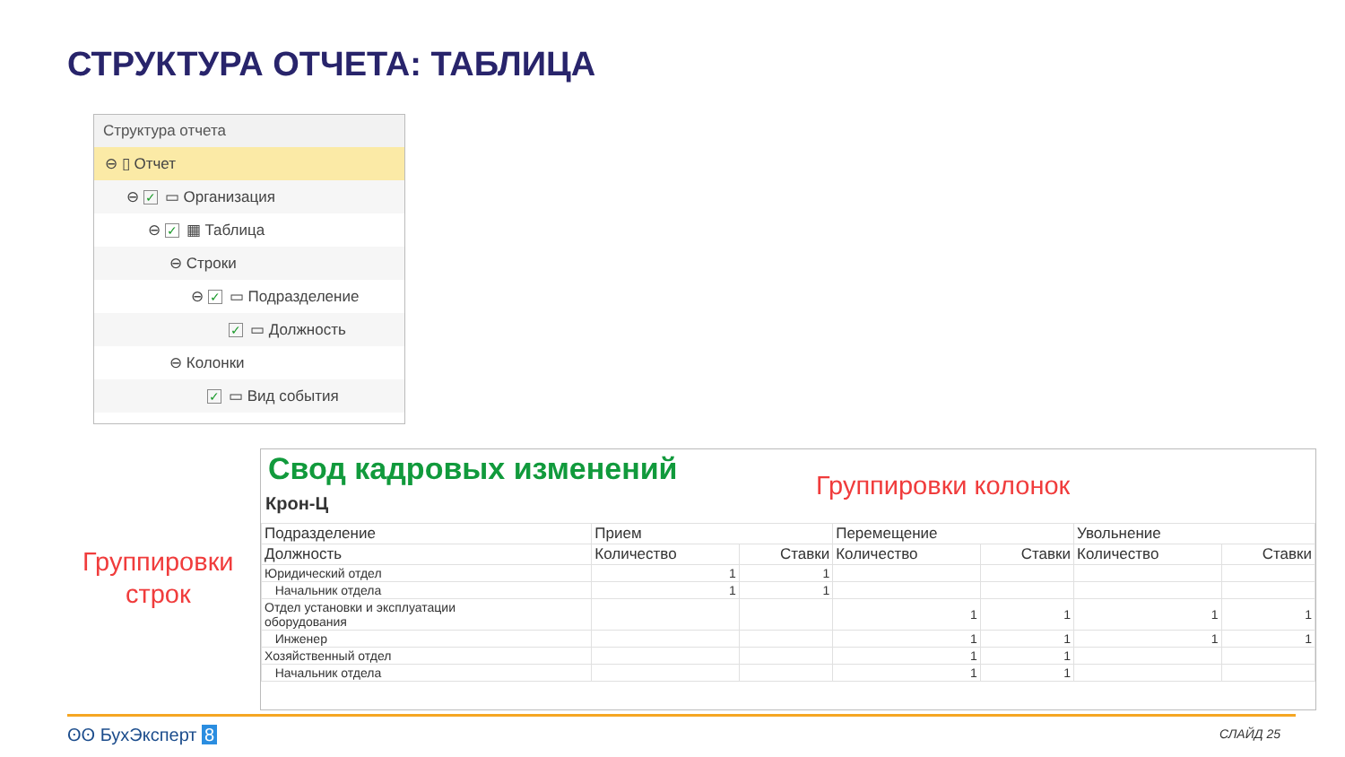СТРУКТУРА ОТЧЕТА: ТАБЛИЦА
Структура отчета
⊖ ▯ Отчет
⊖ ✓ ▭ Организация
⊖ ✓ ▦ Таблица
⊖ Строки
⊖ ✓ ▭ Подразделение
✓ ▭ Должность
⊖ Колонки
✓ ▭ Вид события
Группировки колонок
Группировки
строк
Свод кадровых изменений
Крон-Ц
| Подразделение | Прием | | Перемещение | | Увольнение | |
| --- | --- | --- | --- | --- | --- | --- |
| Должность | Количество | Ставки | Количество | Ставки | Количество | Ставки |
| Юридический отдел | 1 | 1 | | | | |
| Начальник отдела | 1 | 1 | | | | |
| Отдел установки и эксплуатации оборудования | | | 1 | 1 | 1 | 1 |
| Инженер | | | 1 | 1 | 1 | 1 |
| Хозяйственный отдел | | | 1 | 1 | | |
| Начальник отдела | | | 1 | 1 | | |
ʘʘ БухЭксперт 8 СЛАЙД 25